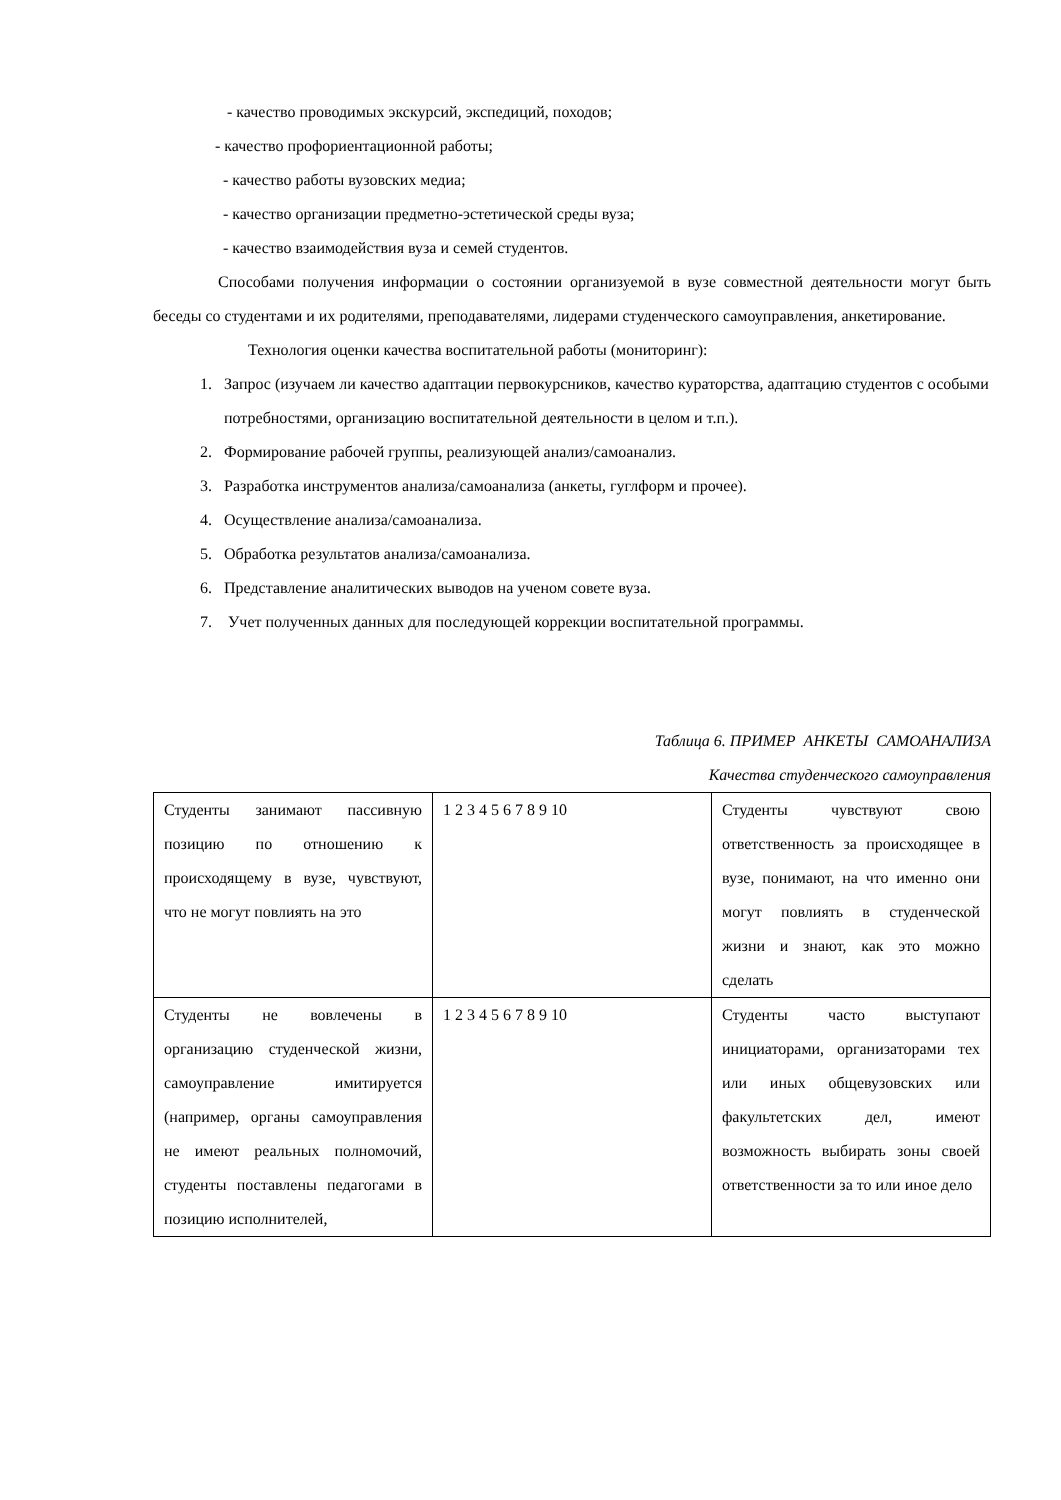- качество проводимых экскурсий, экспедиций, походов;
- качество профориентационной работы;
- качество работы вузовских медиа;
- качество организации предметно-эстетической среды вуза;
- качество взаимодействия вуза и семей студентов.
Способами получения информации о состоянии организуемой в вузе совместной деятельности могут быть беседы со студентами и их родителями, преподавателями, лидерами студенческого самоуправления, анкетирование.
Технология оценки качества воспитательной работы (мониторинг):
1. Запрос (изучаем ли качество адаптации первокурсников, качество кураторства, адаптацию студентов с особыми потребностями, организацию воспитательной деятельности в целом и т.п.).
2. Формирование рабочей группы, реализующей анализ/самоанализ.
3. Разработка инструментов анализа/самоанализа (анкеты, гуглформ и прочее).
4. Осуществление анализа/самоанализа.
5. Обработка результатов анализа/самоанализа.
6. Представление аналитических выводов на ученом совете вуза.
7. Учет полученных данных для последующей коррекции воспитательной программы.
Таблица 6. ПРИМЕР АНКЕТЫ САМОАНАЛИЗА
Качества студенческого самоуправления
| Студенты занимают пассивную позицию по отношению к происходящему в вузе, чувствуют, что не могут повлиять на это | 1 2 3 4 5 6 7 8 9 10 | Студенты чувствуют свою ответственность за происходящее в вузе, понимают, на что именно они могут повлиять в студенческой жизни и знают, как это можно сделать |
| Студенты не вовлечены в организацию студенческой жизни, самоуправление имитируется (например, органы самоуправления не имеют реальных полномочий, студенты поставлены педагогами в позицию исполнителей, | 1 2 3 4 5 6 7 8 9 10 | Студенты часто выступают инициаторами, организаторами тех или иных общевузовских или факультетских дел, имеют возможность выбирать зоны своей ответственности за то или иное дело |